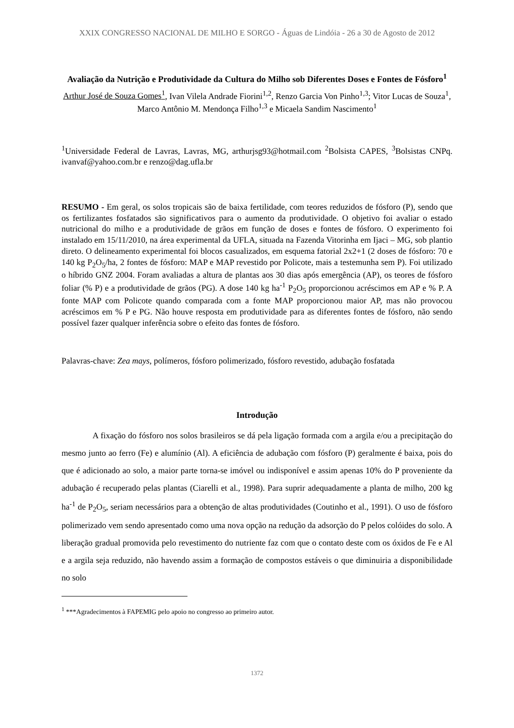XXIX CONGRESSO NACIONAL DE MILHO E SORGO - Águas de Lindóia - 26 a 30 de Agosto de 2012
Avaliação da Nutrição e Produtividade da Cultura do Milho sob Diferentes Doses e Fontes de Fósforo<sup>1</sup>
Arthur José de Souza Gomes<sup>1</sup>, Ivan Vilela Andrade Fiorini<sup>1,2</sup>, Renzo Garcia Von Pinho<sup>1,3</sup>; Vitor Lucas de Souza<sup>1</sup>, Marco Antônio M. Mendonça Filho<sup>1,3</sup> e Micaela Sandim Nascimento<sup>1</sup>
<sup>1</sup> Universidade Federal de Lavras, Lavras, MG, arthurjsg93@hotmail.com <sup>2</sup>Bolsista CAPES, <sup>3</sup>Bolsistas CNPq. ivanvaf@yahoo.com.br e renzo@dag.ufla.br
RESUMO - Em geral, os solos tropicais são de baixa fertilidade, com teores reduzidos de fósforo (P), sendo que os fertilizantes fosfatados são significativos para o aumento da produtividade. O objetivo foi avaliar o estado nutricional do milho e a produtividade de grãos em função de doses e fontes de fósforo. O experimento foi instalado em 15/11/2010, na área experimental da UFLA, situada na Fazenda Vitorinha em Ijaci – MG, sob plantio direto. O delineamento experimental foi blocos casualizados, em esquema fatorial 2x2+1 (2 doses de fósforo: 70 e 140 kg P<sub>2</sub>O<sub>5</sub>/ha, 2 fontes de fósforo: MAP e MAP revestido por Policote, mais a testemunha sem P). Foi utilizado o híbrido GNZ 2004. Foram avaliadas a altura de plantas aos 30 dias após emergência (AP), os teores de fósforo foliar (% P) e a produtividade de grãos (PG). A dose 140 kg ha<sup>-1</sup> P<sub>2</sub>O<sub>5</sub> proporcionou acréscimos em AP e % P. A fonte MAP com Policote quando comparada com a fonte MAP proporcionou maior AP, mas não provocou acréscimos em % P e PG. Não houve resposta em produtividade para as diferentes fontes de fósforo, não sendo possível fazer qualquer inferência sobre o efeito das fontes de fósforo.
Palavras-chave: Zea mays, polímeros, fósforo polimerizado, fósforo revestido, adubação fosfatada
Introdução
A fixação do fósforo nos solos brasileiros se dá pela ligação formada com a argila e/ou a precipitação do mesmo junto ao ferro (Fe) e alumínio (Al). A eficiência de adubação com fósforo (P) geralmente é baixa, pois do que é adicionado ao solo, a maior parte torna-se imóvel ou indisponível e assim apenas 10% do P proveniente da adubação é recuperado pelas plantas (Ciarelli et al., 1998). Para suprir adequadamente a planta de milho, 200 kg ha<sup>-1</sup> de P<sub>2</sub>O<sub>5</sub>, seriam necessários para a obtenção de altas produtividades (Coutinho et al., 1991). O uso de fósforo polimerizado vem sendo apresentado como uma nova opção na redução da adsorção do P pelos colóides do solo. A liberação gradual promovida pelo revestimento do nutriente faz com que o contato deste com os óxidos de Fe e Al e a argila seja reduzido, não havendo assim a formação de compostos estáveis o que diminuiria a disponibilidade no solo
<sup>1</sup> ***Agradecimentos à FAPEMIG pelo apoio no congresso ao primeiro autor.
1372